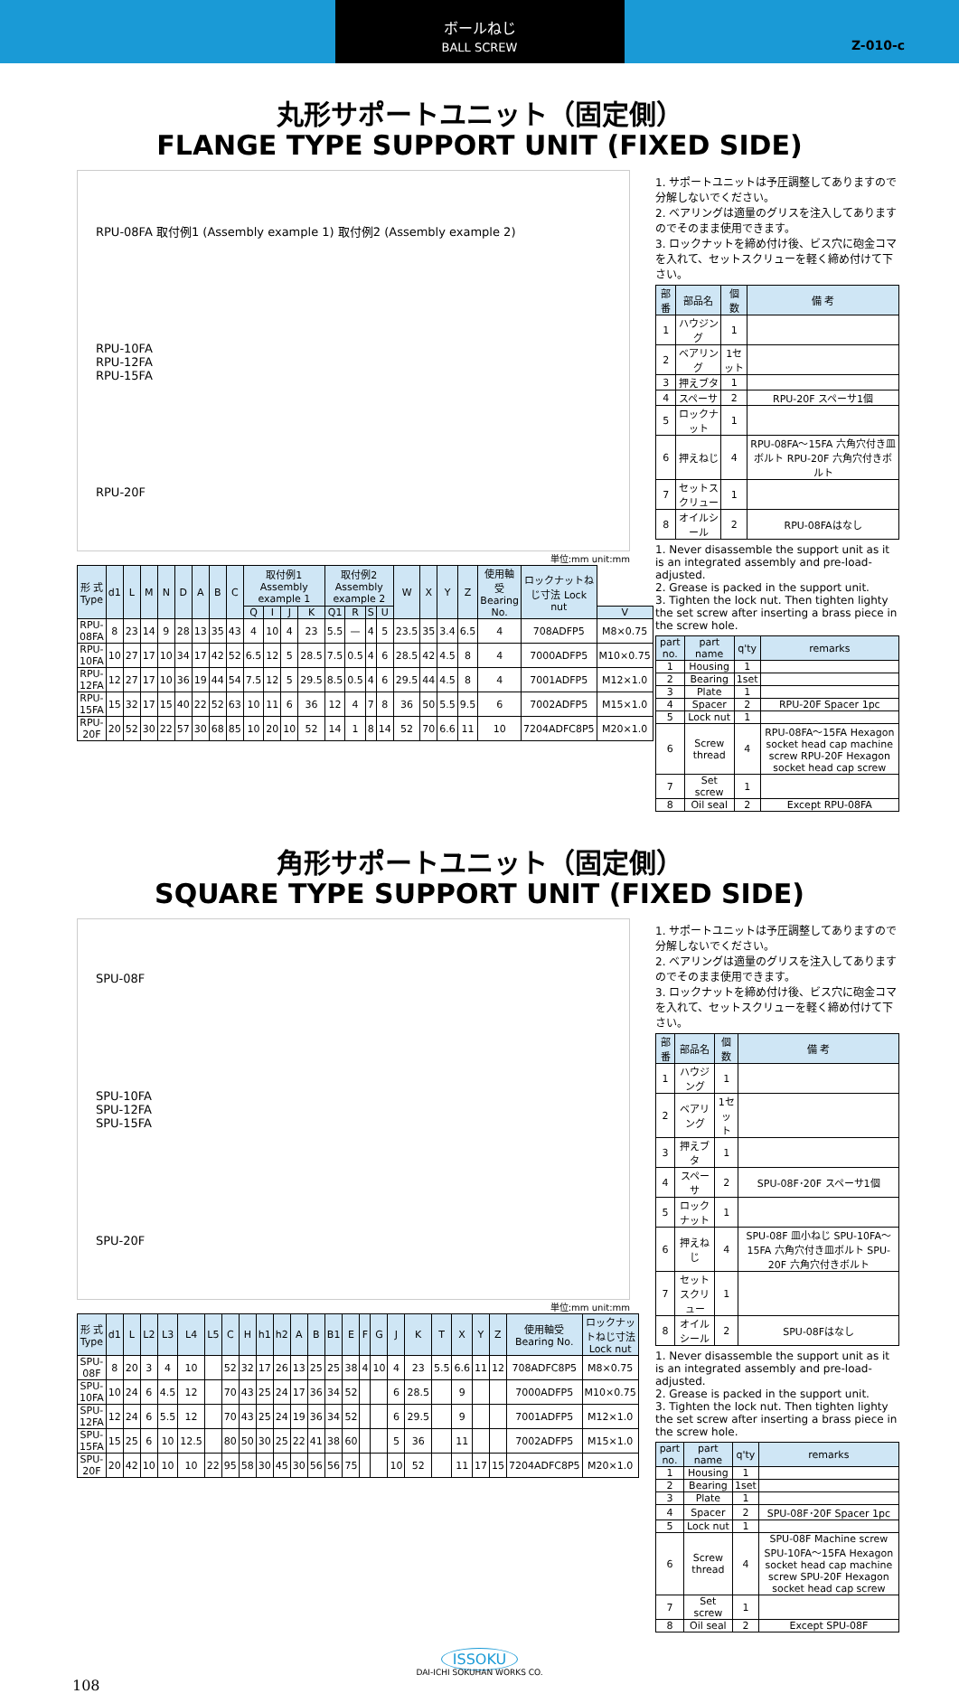ボールねじ
BALL SCREW
Z-010-c
丸形サポートユニット（固定側）
FLANGE TYPE SUPPORT UNIT (FIXED SIDE)
RPU-08FA 取付例1 (Assembly example 1) 取付例2 (Assembly example 2)
RPU-10FA
RPU-12FA
RPU-15FA
RPU-20F
単位:mm unit:mm
| 形 式 Type | d1 | L | M | N | D | A | B | C | 取付例1 Assembly example 1 | | | | 取付例2 Assembly example 2 | | | | W | X | Y | Z | 使用軸受 Bearing No. | ロックナットねじ寸法 Lock nut | |
| --- | --- | --- | --- | --- | --- | --- | --- | --- | --- | --- | --- | --- | --- | --- | --- | --- | --- | --- | --- | --- | --- | --- | --- |
| | | | | | | | | | Q | I | J | K | Q1 | R | S | U | | | | | | | V |
| RPU-08FA | 8 | 23 | 14 | 9 | 28 | 13 | 35 | 43 | 4 | 10 | 4 | 23 | 5.5 | — | 4 | 5 | 23.5 | 35 | 3.4 | 6.5 | 4 | 708ADFP5 | M8×0.75 |
| RPU-10FA | 10 | 27 | 17 | 10 | 34 | 17 | 42 | 52 | 6.5 | 12 | 5 | 28.5 | 7.5 | 0.5 | 4 | 6 | 28.5 | 42 | 4.5 | 8 | 4 | 7000ADFP5 | M10×0.75 |
| RPU-12FA | 12 | 27 | 17 | 10 | 36 | 19 | 44 | 54 | 7.5 | 12 | 5 | 29.5 | 8.5 | 0.5 | 4 | 6 | 29.5 | 44 | 4.5 | 8 | 4 | 7001ADFP5 | M12×1.0 |
| RPU-15FA | 15 | 32 | 17 | 15 | 40 | 22 | 52 | 63 | 10 | 11 | 6 | 36 | 12 | 4 | 7 | 8 | 36 | 50 | 5.5 | 9.5 | 6 | 7002ADFP5 | M15×1.0 |
| RPU-20F | 20 | 52 | 30 | 22 | 57 | 30 | 68 | 85 | 10 | 20 | 10 | 52 | 14 | 1 | 8 | 14 | 52 | 70 | 6.6 | 11 | 10 | 7204ADFC8P5 | M20×1.0 |
1. サポートユニットは予圧調整してありますので分解しないでください。
2. ベアリングは適量のグリスを注入してありますのでそのまま使用できます。
3. ロックナットを締め付け後、ビス穴に砲金コマを入れて、セットスクリューを軽く締め付けて下さい。
| 部 番 | 部品名 | 個 数 | 備 考 |
| --- | --- | --- | --- |
| 1 | ハウジング | 1 | |
| 2 | ベアリング | 1セット | |
| 3 | 押えブタ | 1 | |
| 4 | スペーサ | 2 | RPU-20F スペーサ1個 |
| 5 | ロックナット | 1 | |
| 6 | 押えねじ | 4 | RPU-08FA～15FA 六角穴付き皿ボルト RPU-20F 六角穴付きボルト |
| 7 | セットスクリュー | 1 | |
| 8 | オイルシール | 2 | RPU-08FAはなし |
1. Never disassemble the support unit as it is an integrated assembly and pre-load-adjusted.
2. Grease is packed in the support unit.
3. Tighten the lock nut. Then tighten lighty the set screw after inserting a brass piece in the screw hole.
| part no. | part name | q'ty | remarks |
| --- | --- | --- | --- |
| 1 | Housing | 1 | |
| 2 | Bearing | 1set | |
| 3 | Plate | 1 | |
| 4 | Spacer | 2 | RPU-20F Spacer 1pc |
| 5 | Lock nut | 1 | |
| 6 | Screw thread | 4 | RPU-08FA～15FA Hexagon socket head cap machine screw RPU-20F Hexagon socket head cap screw |
| 7 | Set screw | 1 | |
| 8 | Oil seal | 2 | Except RPU-08FA |
角形サポートユニット（固定側）
SQUARE TYPE SUPPORT UNIT (FIXED SIDE)
SPU-08F
SPU-10FA
SPU-12FA
SPU-15FA
SPU-20F
単位:mm unit:mm
| 形 式 Type | d1 | L | L2 | L3 | L4 | L5 | C | H | h1 | h2 | A | B | B1 | E | F | G | J | K | T | X | Y | Z | 使用軸受 Bearing No. | ロックナットねじ寸法 Lock nut |
| --- | --- | --- | --- | --- | --- | --- | --- | --- | --- | --- | --- | --- | --- | --- | --- | --- | --- | --- | --- | --- | --- | --- | --- | --- |
| SPU-08F | 8 | 20 | 3 | 4 | 10 | | 52 | 32 | 17 | 26 | 13 | 25 | 25 | 38 | 4 | 10 | 4 | 23 | 5.5 | 6.6 | 11 | 12 | 708ADFC8P5 | M8×0.75 |
| SPU-10FA | 10 | 24 | 6 | 4.5 | 12 | | 70 | 43 | 25 | 24 | 17 | 36 | 34 | 52 | | | 6 | 28.5 | | 9 | | | 7000ADFP5 | M10×0.75 |
| SPU-12FA | 12 | 24 | 6 | 5.5 | 12 | | 70 | 43 | 25 | 24 | 19 | 36 | 34 | 52 | | | 6 | 29.5 | | 9 | | | 7001ADFP5 | M12×1.0 |
| SPU-15FA | 15 | 25 | 6 | 10 | 12.5 | | 80 | 50 | 30 | 25 | 22 | 41 | 38 | 60 | | | 5 | 36 | | 11 | | | 7002ADFP5 | M15×1.0 |
| SPU-20F | 20 | 42 | 10 | 10 | 10 | 22 | 95 | 58 | 30 | 45 | 30 | 56 | 56 | 75 | | | 10 | 52 | | 11 | 17 | 15 | 7204ADFC8P5 | M20×1.0 |
1. サポートユニットは予圧調整してありますので分解しないでください。
2. ベアリングは適量のグリスを注入してありますのでそのまま使用できます。
3. ロックナットを締め付け後、ビス穴に砲金コマを入れて、セットスクリューを軽く締め付けて下さい。
| 部 番 | 部品名 | 個 数 | 備 考 |
| --- | --- | --- | --- |
| 1 | ハウジング | 1 | |
| 2 | ベアリング | 1セット | |
| 3 | 押えブタ | 1 | |
| 4 | スペーサ | 2 | SPU-08F･20F スペーサ1個 |
| 5 | ロックナット | 1 | |
| 6 | 押えねじ | 4 | SPU-08F 皿小ねじ SPU-10FA～15FA 六角穴付き皿ボルト SPU-20F 六角穴付きボルト |
| 7 | セットスクリュー | 1 | |
| 8 | オイルシール | 2 | SPU-08Fはなし |
1. Never disassemble the support unit as it is an integrated assembly and pre-load-adjusted.
2. Grease is packed in the support unit.
3. Tighten the lock nut. Then tighten lighty the set screw after inserting a brass piece in the screw hole.
| part no. | part name | q'ty | remarks |
| --- | --- | --- | --- |
| 1 | Housing | 1 | |
| 2 | Bearing | 1set | |
| 3 | Plate | 1 | |
| 4 | Spacer | 2 | SPU-08F･20F Spacer 1pc |
| 5 | Lock nut | 1 | |
| 6 | Screw thread | 4 | SPU-08F Machine screw SPU-10FA～15FA Hexagon socket head cap machine screw SPU-20F Hexagon socket head cap screw |
| 7 | Set screw | 1 | |
| 8 | Oil seal | 2 | Except SPU-08F |
ISSOKU
DAI-ICHI SOKUHAN WORKS CO.
108